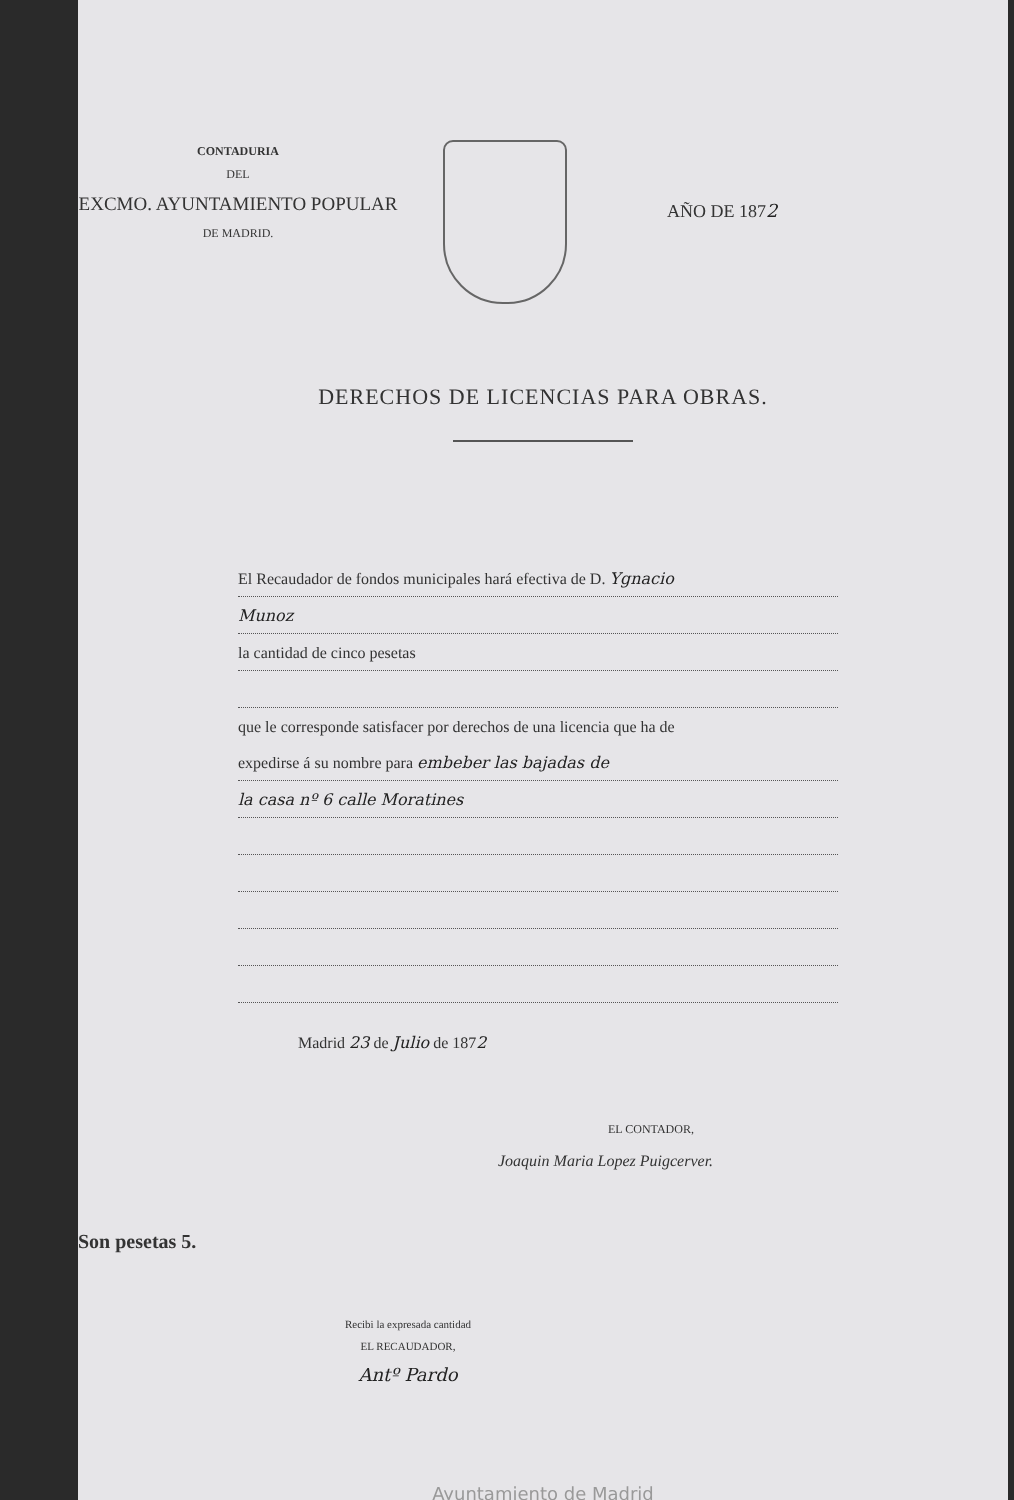CONTADURIA
DEL
EXCMO. AYUNTAMIENTO POPULAR
DE MADRID.
AÑO DE 1872
DERECHOS DE LICENCIAS PARA OBRAS.
El Recaudador de fondos municipales hará efectiva de D. Ygnacio
Munoz
la cantidad de cinco pesetas
que le corresponde satisfacer por derechos de una licencia que ha de
expedirse á su nombre para embeber las bajadas de
la casa nº 6 calle Moratines
Madrid 23 de Julio de 1872
EL CONTADOR,
Joaquin Maria Lopez Puigcerver.
Son pesetas 5.
Recibi la expresada cantidad
EL RECAUDADOR,
Antº Pardo
Ayuntamiento de Madrid